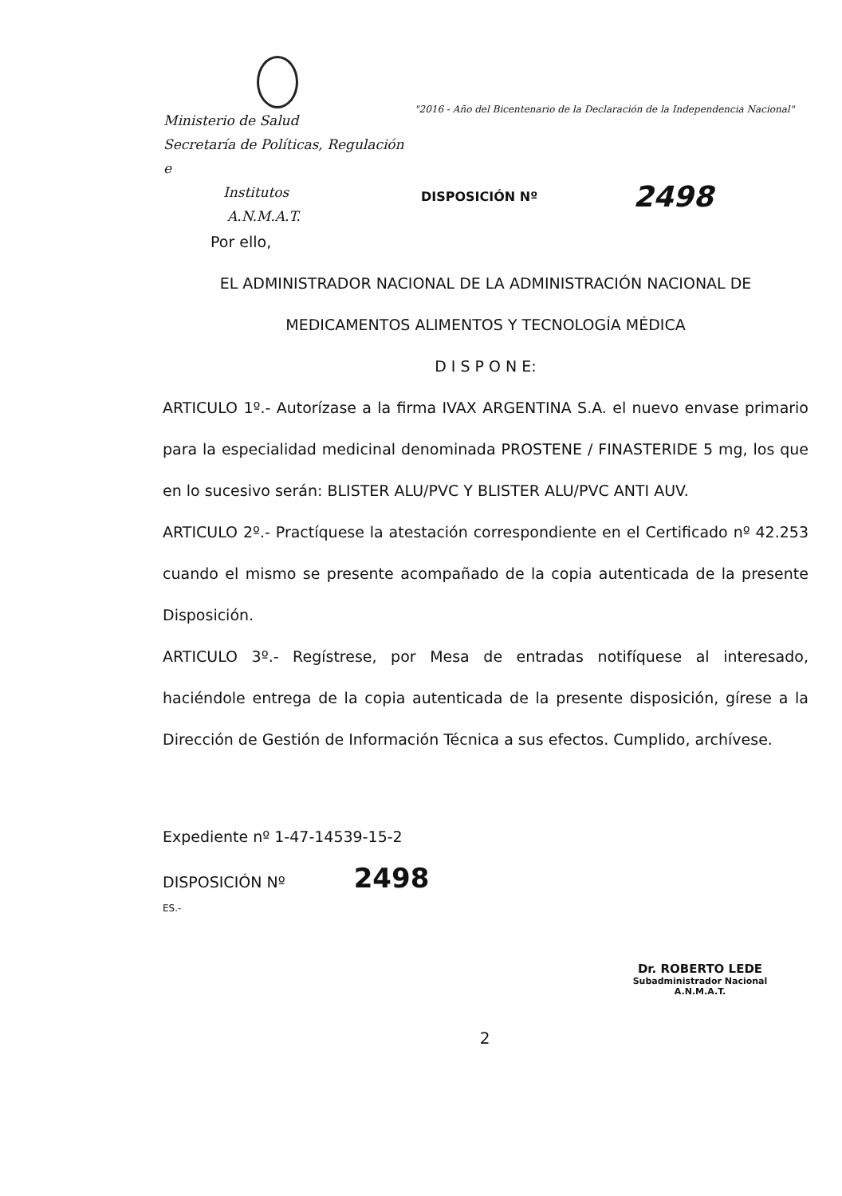Ministerio de Salud
Secretaría de Políticas, Regulación e
Institutos
A.N.M.A.T.
"2016 - Año del Bicentenario de la Declaración de la Independencia Nacional"
DISPOSICIÓN Nº 2498
Por ello,
EL ADMINISTRADOR NACIONAL DE LA ADMINISTRACIÓN NACIONAL DE
MEDICAMENTOS ALIMENTOS Y TECNOLOGÍA MÉDICA
D I S P O N E:
ARTICULO 1º.- Autorízase a la firma IVAX ARGENTINA S.A. el nuevo envase primario para la especialidad medicinal denominada PROSTENE / FINASTERIDE 5 mg, los que en lo sucesivo serán: BLISTER ALU/PVC Y BLISTER ALU/PVC ANTI AUV.
ARTICULO 2º.- Practíquese la atestación correspondiente en el Certificado nº 42.253 cuando el mismo se presente acompañado de la copia autenticada de la presente Disposición.
ARTICULO 3º.- Regístrese, por Mesa de entradas notifíquese al interesado, haciéndole entrega de la copia autenticada de la presente disposición, gírese a la Dirección de Gestión de Información Técnica a sus efectos. Cumplido, archívese.
Expediente nº 1-47-14539-15-2
DISPOSICIÓN Nº 2498
ES.-
Dr. ROBERTO LEDE
Subadministrador Nacional
A.N.M.A.T.
2